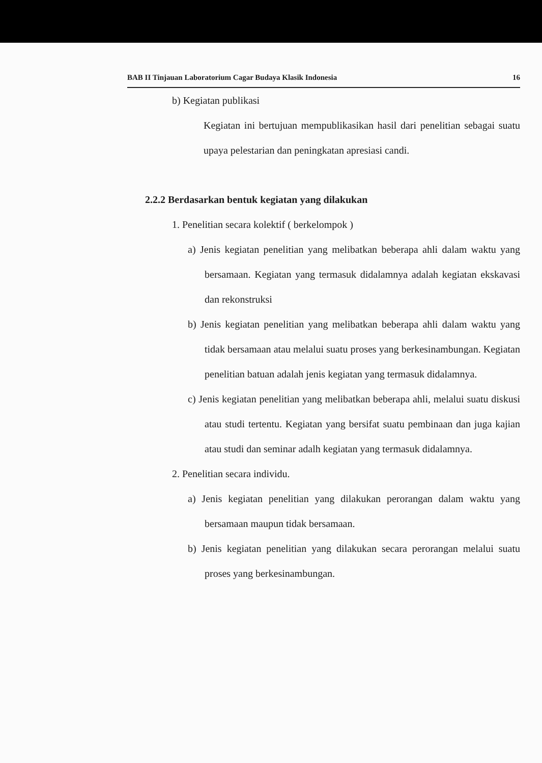BAB II Tinjauan Laboratorium Cagar Budaya Klasik Indonesia 16
b) Kegiatan publikasi
Kegiatan ini bertujuan mempublikasikan hasil dari penelitian sebagai suatu upaya pelestarian dan peningkatan apresiasi candi.
2.2.2 Berdasarkan bentuk kegiatan yang dilakukan
1. Penelitian secara kolektif ( berkelompok )
a) Jenis kegiatan penelitian yang melibatkan beberapa ahli dalam waktu yang bersamaan. Kegiatan yang termasuk didalamnya adalah kegiatan ekskavasi dan rekonstruksi
b) Jenis kegiatan penelitian yang melibatkan beberapa ahli dalam waktu yang tidak bersamaan atau melalui suatu proses yang berkesinambungan. Kegiatan penelitian batuan adalah jenis kegiatan yang termasuk didalamnya.
c) Jenis kegiatan penelitian yang melibatkan beberapa ahli, melalui suatu diskusi atau studi tertentu. Kegiatan yang bersifat suatu pembinaan dan juga kajian atau studi dan seminar adalh kegiatan yang termasuk didalamnya.
2. Penelitian secara individu.
a) Jenis kegiatan penelitian yang dilakukan perorangan dalam waktu yang bersamaan maupun tidak bersamaan.
b) Jenis kegiatan penelitian yang dilakukan secara perorangan melalui suatu proses yang berkesinambungan.